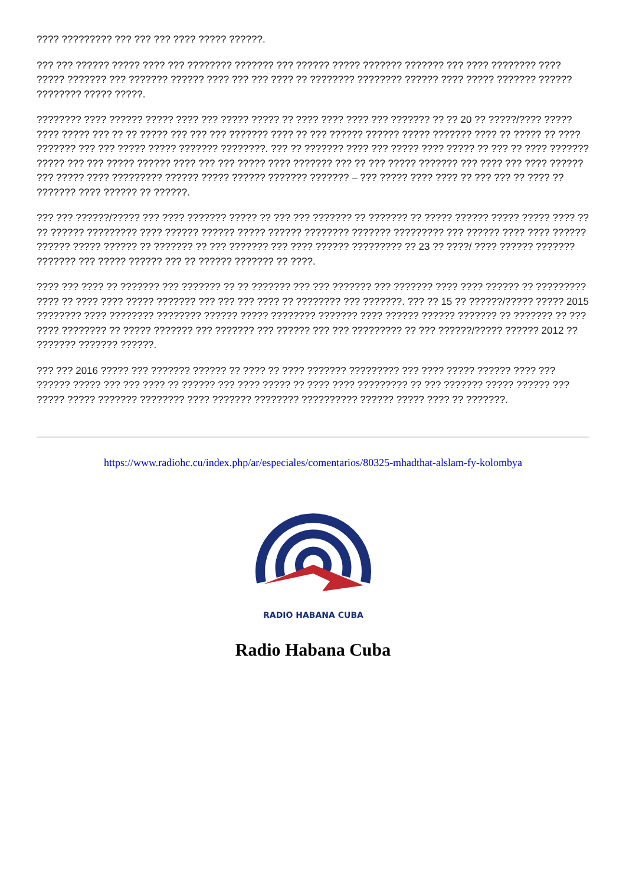???? ????????? ??? ??? ??? ???? ????? ??????.
??? ??? ?????? ????? ???? ??? ???????? ??????? ??? ?????? ????? ??????? ??????? ??? ???? ???????? ???? ????? ??????? ??? ??????? ?????? ???? ??? ??? ???? ?? ???????? ???????? ?????? ???? ????? ??????? ?????? ???????? ????? ?????.
???????? ???? ?????? ????? ???? ??? ????? ????? ?? ???? ???? ???? ??? ??????? ?? ?? 20 ?? ?????/???? ????? ???? ????? ??? ?? ?? ????? ??? ??? ??? ??????? ???? ?? ??? ?????? ?????? ????? ??????? ???? ?? ????? ?? ???? ??????? ??? ??? ????? ????? ??????? ????????. ??? ?? ??????? ???? ??? ????? ???? ????? ?? ??? ?? ???? ??????? ????? ??? ??? ????? ?????? ???? ??? ??? ????? ???? ??????? ??? ?? ??? ????? ??????? ??? ???? ??? ???? ?????? ??? ????? ???? ????????? ?????? ????? ?????? ??????? ??????? – ??? ????? ???? ???? ?? ??? ??? ?? ???? ?? ??????? ???? ?????? ?? ??????.
??? ??? ??????/????? ??? ???? ??????? ????? ?? ??? ??? ??????? ?? ??????? ?? ????? ?????? ????? ????? ???? ?? ?? ?????? ????????? ???? ?????? ?????? ????? ?????? ???????? ??????? ????????? ??? ?????? ???? ???? ?????? ?????? ????? ?????? ?? ??????? ?? ??? ??????? ??? ???? ?????? ????????? ?? 23 ?? ????/ ???? ?????? ??????? ??????? ??? ????? ?????? ??? ?? ?????? ??????? ?? ????.
???? ??? ???? ?? ??????? ??? ??????? ?? ?? ??????? ??? ??? ??????? ??? ??????? ???? ???? ?????? ?? ????????? ???? ?? ???? ???? ????? ??????? ??? ??? ??? ???? ?? ???????? ??? ???????. ??? ?? 15 ?? ??????/????? ????? 2015 ???????? ???? ???????? ???????? ?????? ????? ???????? ??????? ???? ?????? ?????? ??????? ?? ??????? ?? ??? ???? ???????? ?? ????? ??????? ??? ??????? ??? ?????? ??? ??? ????????? ?? ??? ??????/????? ?????? 2012 ?? ??????? ??????? ??????.
??? ??? 2016 ????? ??? ??????? ?????? ?? ???? ?? ???? ??????? ????????? ??? ???? ????? ?????? ???? ??? ?????? ????? ??? ??? ???? ?? ?????? ??? ???? ????? ?? ???? ???? ????????? ?? ??? ??????? ????? ?????? ??? ????? ????? ??????? ???????? ???? ??????? ???????? ?????????? ?????? ????? ???? ?? ???????.
https://www.radiohc.cu/index.php/ar/especiales/comentarios/80325-mhadthat-alslam-fy-kolombya
RADIO HABANA CUBA
Radio Habana Cuba